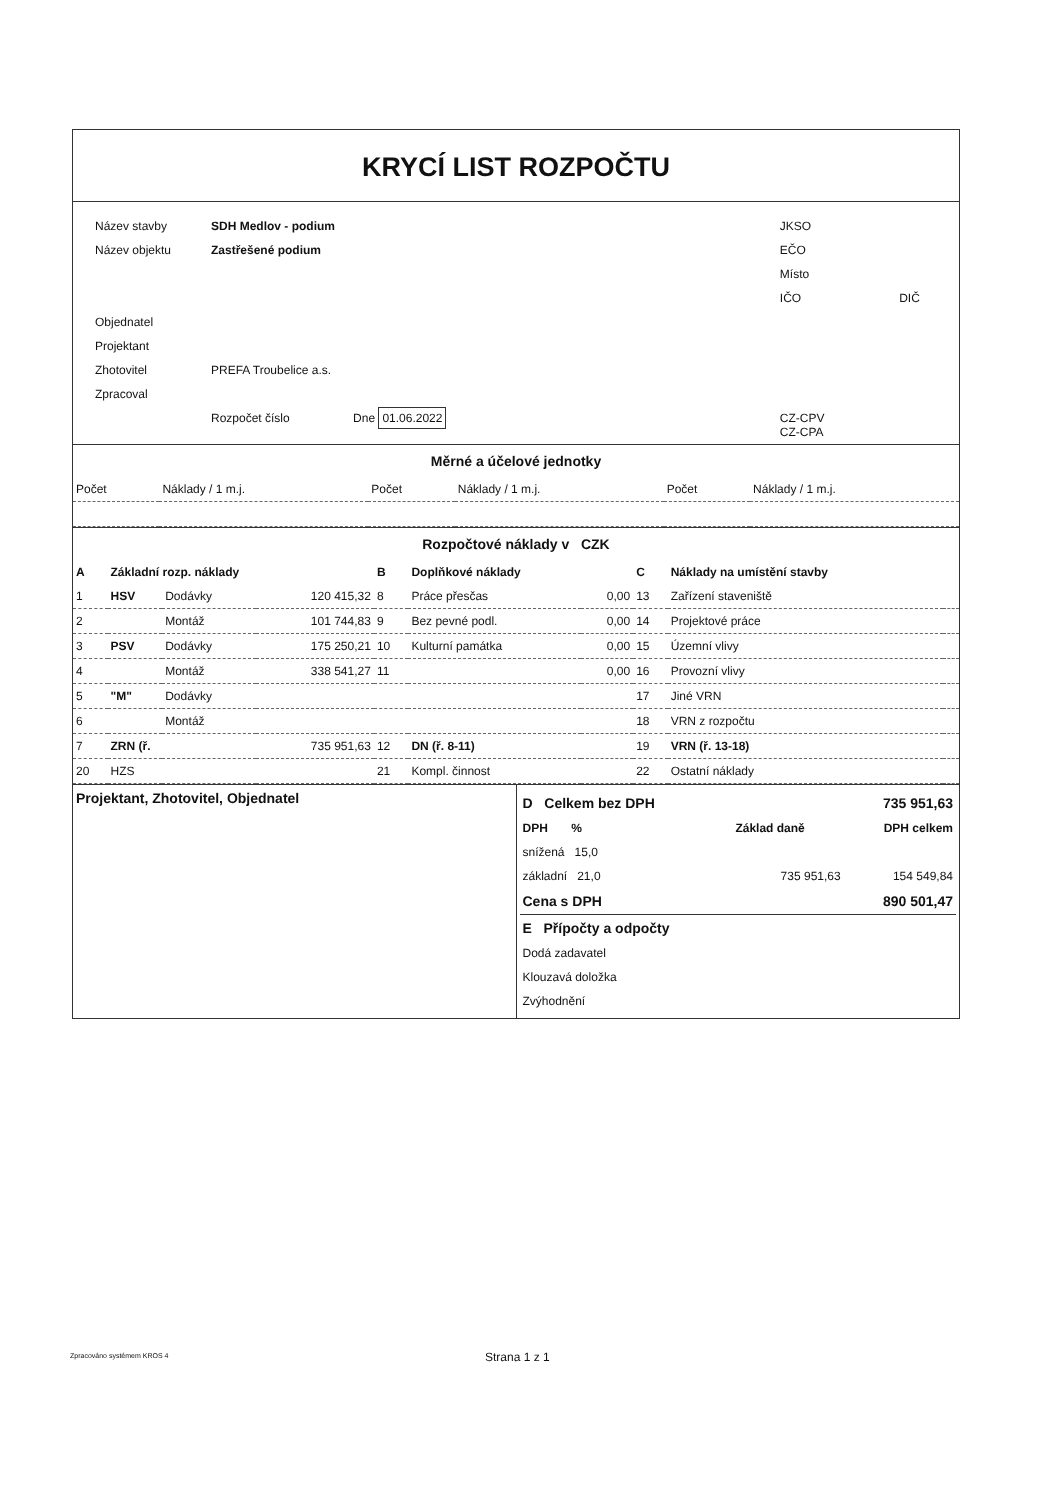KRYCÍ LIST ROZPOČTU
| Název stavby | SDH Medlov - podium | JKSO | |
| Název objektu | Zastřešené podium | EČO | |
| | | Místo | |
| | | IČO | DIČ |
| Objednatel | | | |
| Projektant | | | |
| Zhotovitel | PREFA Troubelice a.s. | | |
| Zpracoval | | | |
| | Rozpočet číslo Dne 01.06.2022 | CZ-CPV CZ-CPA | |
Měrné a účelové jednotky
| Počet | Náklady / 1 m.j. | Počet | Náklady / 1 m.j. | Počet | Náklady / 1 m.j. |
Rozpočtové náklady v CZK
| A | Základní rozp. náklady | | | B | Doplňkové náklady | | C | Náklady na umístění stavby | |
| --- | --- | --- | --- | --- | --- | --- | --- | --- | --- |
| 1 | HSV | Dodávky | 120 415,32 | 8 | Práce přesčas | 0,00 | 13 | Zařízení staveniště | |
| 2 | | Montáž | 101 744,83 | 9 | Bez pevné podl. | 0,00 | 14 | Projektové práce | |
| 3 | PSV | Dodávky | 175 250,21 | 10 | Kulturní památka | 0,00 | 15 | Územní vlivy | |
| 4 | | Montáž | 338 541,27 | 11 | | 0,00 | 16 | Provozní vlivy | |
| 5 | "M" | Dodávky | | | | | 17 | Jiné VRN | |
| 6 | | Montáž | | | | | 18 | VRN z rozpočtu | |
| 7 | ZRN (ř. | | 735 951,63 | 12 | DN (ř. 8-11) | | 19 | VRN (ř. 13-18) | |
| 20 | HZS | | | 21 | Kompl. činnost | | 22 | Ostatní náklady | |
| Projektant, Zhotovitel, Objednatel | / D Celkem bez DPH / / / 735 951,63 / / DPH % / / Základ daně / DPH celkem / / snížená 15,0 / / / / / základní 21,0 / / 735 951,63 / 154 549,84 / / Cena s DPH / / / 890 501,47 / / E Přípočty a odpočty / / / / / Dodá zadavatel / / / / / Klouzavá doložka / / / / / Zvýhodnění / / / / |
Strana 1 z 1
Zpracováno systémem KROS 4